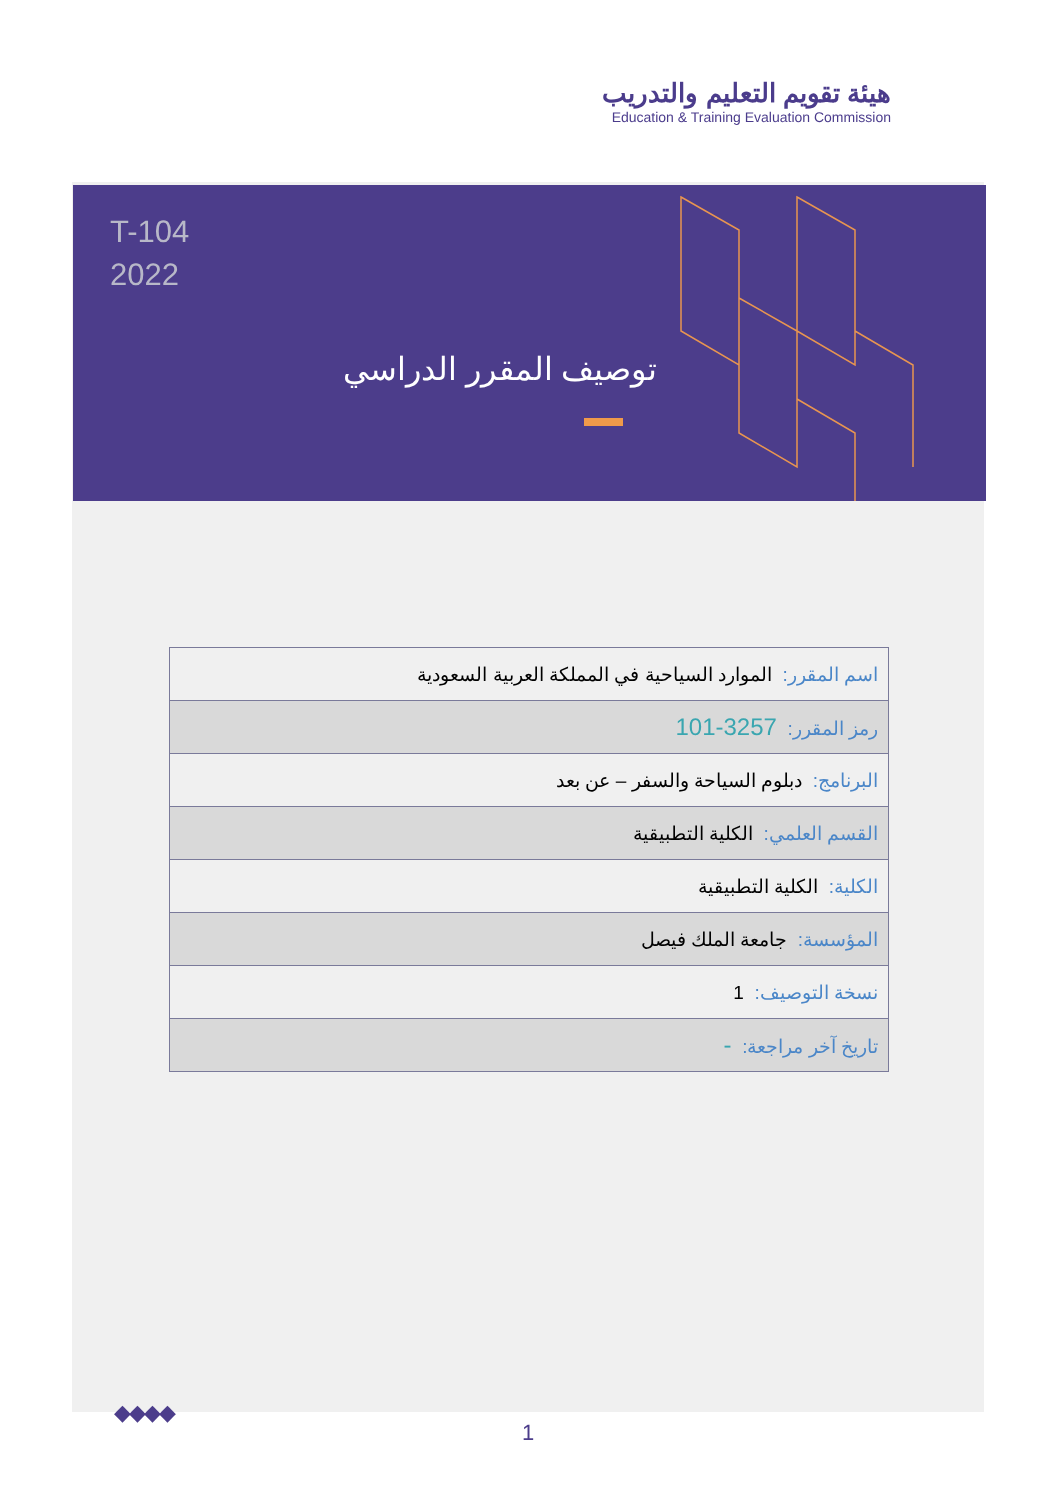هيئة تقويم التعليم والتدريب
Education & Training Evaluation Commission
T-104
2022
توصيف المقرر الدراسي
| اسم المقرر: الموارد السياحية في المملكة العربية السعودية |
| رمز المقرر: 3257-101 |
| البرنامج: دبلوم السياحة والسفر – عن بعد |
| القسم العلمي: الكلية التطبيقية |
| الكلية: الكلية التطبيقية |
| المؤسسة: جامعة الملك فيصل |
| نسخة التوصيف: 1 |
| تاريخ آخر مراجعة: - |
◆◆◆◆
1